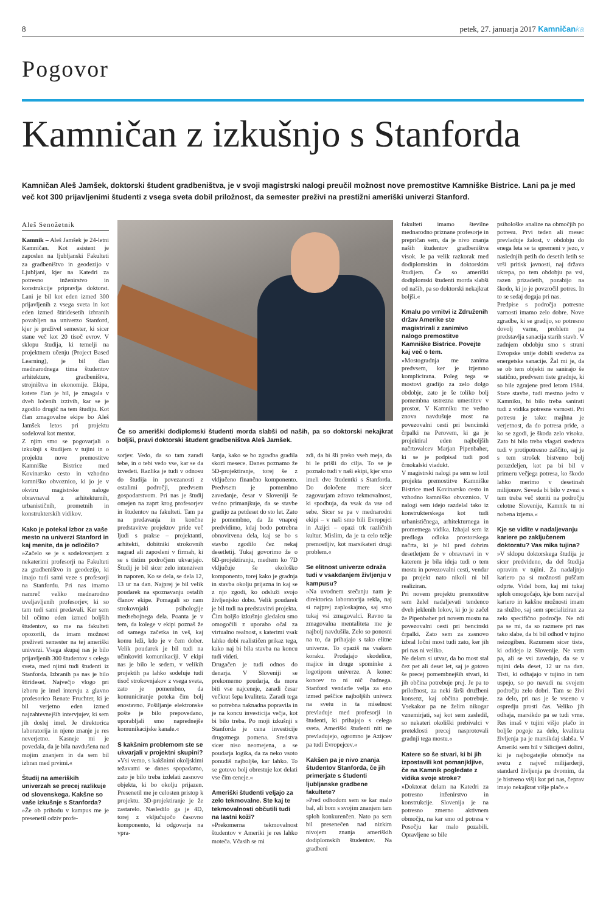8 petek, 27. januarja 2017 Kamničanka
Pogovor
Kamničan z izkušnjo s Stanforda
Kamničan Aleš Jamšek, doktorski študent gradbeništva, je v svoji magistrski nalogi preučil možnost nove premostitve Kamniške Bistrice. Lani pa je med več kot 300 prijavljenimi študenti z vsega sveta dobil priložnost, da semester preživi na prestižni ameriški univerzi Stanford.
Aleš Senožetnik
Kamnik – Aleš Jamšek je 24-letni Kamničan. Kot asistent je zaposlen na ljubljanski Fakulteti za gradbeništvo in geodezijo v Ljubljani, kjer na Katedri za potresno inženirstvo in konstrukcije pripravlja doktorat. Lani je bil kot eden izmed 300 prijavljenih z vsega sveta in kot eden izmed štiridesetih izbranih povabljen na univerzo Stanford, kjer je preživel semester, ki sicer stane več kot 20 tisoč evrov. V sklopu študija, ki temelji na projektnem učenju (Project Based Learning), je bil član mednarodnega tima študentov arhitekture, gradbeništva, strojništva in ekonomije. Ekipa, katere član je bil, je zmagala v dveh ločenih izzivih, kar se je zgodilo drugič na tem študiju. Kot član zmagovalne ekipe bo Aleš Jamšek letos pri projektu sodeloval kot mentor.
Z njim smo se pogovarjali o izkušnji s študijem v tujini in o projektu nove premostitve Kamniške Bistrice med Kovinarsko cesto in vzhodno kamniško obvoznico, ki jo je v okviru magistrske naloge obravnaval z arhitekturnih, urbanističnih, prometnih in konstrukterskih vidikov.
Kako je potekal izbor za vaše mesto na univerzi Stanford in kaj menite, da je odločilo?
»Začelo se je s sodelovanjem z nekaterimi profesorji na Fakulteti za gradbeništvo in geodezijo, ki imajo tudi sami veze s profesorji na Stanfordu. Pri nas imamo namreč veliko mednarodno uveljavljenih profesorjev, ki so tam tudi sami predavali. Ker sem bil očitno eden izmed boljših študentov, so me na fakulteti opozorili, da imam možnost preživeti semester na tej ameriški univerzi. Vsega skupaj nas je bilo prijavljenih 300 študentov s celega sveta, med njimi tudi študenti iz Stanforda. Izbranih pa nas je bilo štirideset. Največjo vlogo pri izboru je imel intervju z glavno profesorico Renate Fruchter, ki je bil verjetno eden izmed najzahtevnejših intervjujev, ki sem jih doslej imel. Je direktorica laboratorija in njeno znanje je res neverjetno. Kasneje mi je povedala, da je bila navdušena nad mojim znanjem in da sem bil izbran med prvimi.«
Študij na ameriških univerzah se precej razlikuje od slovenskega. Kakšne so vaše izkušnje s Stanforda?
»Že ob prihodu v kampus me je presenetil odziv profe-
Če so ameriški dodiplomski študenti morda slabši od naših, pa so doktorski nekajkrat boljši, pravi doktorski študent gradbeništva Aleš Jamšek.
sorjev. Vedo, da so tam zaradi tebe, in o tebi vedo vse, kar se da izvedeti. Razlika je tudi v odnosu do študija in povezanosti z ostalimi področji, predvsem gospodarstvom. Pri nas je študij omejen na zaprt krog profesorjev in študentov na fakulteti. Tam pa na predavanja in končne predstavitve projektov pride več ljudi s prakse – projektanti, arhitekti, dobitniki strokovnih nagrad ali zaposleni v firmah, ki se s tistim področjem ukvarjajo. Študij je bil sicer zelo intenziven in naporen. Ko se dela, se dela 12, 13 ur na dan. Najprej je bil velik poudarek na spoznavanju ostalih članov ekipe. Pomagali so nam strokovnjaki psihologije medsebojnega dela. Poanta je v tem, da kolege v ekipi poznaš že od samega začetka in veš, kaj komu leži, kdo je v čem dober. Velik poudarek je bil tudi na učinkoviti komunikaciji. V ekipi nas je bilo le sedem, v velikih projektih pa lahko sodeluje tudi tisoč strokovnjakov z vsega sveta, zato je pomembno, da komuniciranje poteka čim bolj enostavno. Pošiljanje elektronske pošte je bilo prepovedano, uporabljali smo naprednejše komunikacijske kanale.«
S kakšnim problemom ste se ukvarjali v projektni skupini?
»Vsi vemo, s kakšnimi okoljskimi težavami se danes spopadamo, zato je bilo treba izdelati zasnovo objekta, ki bo okolju prijazen. Presenetil me je celosten pristop k projektu. 3D-projektiranje je že zastarelo. Nasledilo ga je 4D, torej z vključujočo časovno komponento, ki odgovarja na vpra-
šanja, kako se bo zgradba gradila skozi mesece. Danes poznamo že 5D-projektiranje, torej še z vključeno finančno komponento. Predvsem je pomembno zavedanje, česar v Sloveniji še vedno primanjkuje, da se stavbe gradijo za petdeset do sto let. Zato je pomembno, da že vnaprej predvidimo, kdaj bodo potrebna obnovitvena dela, kaj se bo s stavbo zgodilo čez nekaj desetletij. Tukaj govorimo že o 6D-projektiranju, medtem ko 7D vključuje še ekološko komponento, torej kako je gradnja in stavba okolju prijazna in kaj se z njo zgodi, ko odsluži svojo življenjsko dobo. Velik poudarek je bil tudi na predstavitvi projekta. Čim boljšo izkušnjo gledalcu smo omogočili z uporabo očal za virtualno realnost, s katerimi vsak lahko dobi realističen prikaz tega, kako naj bi bila stavba na koncu tudi videti.
Drugačen je tudi odnos do denarja. V Sloveniji se prekomerno poudarja, da mora biti vse najceneje, zaradi česar večkrat šepa kvaliteta. Zaradi tega so potrebna naknadna popravila in je na koncu investicija večja, kot bi bilo treba. Po moji izkušnji s Stanforda je cena investicije drugotnega pomena. Sredstva sicer niso neomejena, a se poudarja logika, da za neko vsoto ponudiš najboljše, kar lahko. To se gotovo bolj obrestuje kot delati vse čim ceneje.«
Ameriški študenti veljajo za zelo tekmovalne. Ste kaj te tekmovalnosti občutili tudi na lastni koži?
»Prekomerna tekmovalnost študentov v Ameriki je res lahko moteča. Včasih se mi
zdi, da bi šli preko vseh meja, da bi le prišli do cilja. To se je poznalo tudi v naši ekipi, kjer smo imeli dve študentki s Stanforda. Do določene mere sicer zagovarjam zdravo tekmovalnost, ki spodbuja, da vsak da vse od sebe. Sicer se pa v mednarodni ekipi – v naši smo bili Evropejci in Azijci – opazi trk različnih kultur. Mislim, da je ta celo težje premostljiv, kot marsikateri drugi problem.«
Se elitnost univerze odraža tudi v vsakdanjem življenju v kampusu?
»Na uvodnem srečanju nam je direktorica laboratorija rekla, naj si najprej zaploskajmo, saj smo tukaj vsi zmagovalci. Ravno ta zmagovalna mentaliteta me je najbolj navdušila. Zelo so ponosni na to, da prihajajo s tako elitne univerze. To opaziš na vsakem koraku. Prodajajo skodelice, majice in druge spominke z logotipom univerze. A konec koncev to ni nič čudnega. Stanford vendarle velja za eno izmed peščice najboljših univerz na svetu in ta miselnost prevladuje med profesorji in študenti, ki prihajajo s celega sveta. Ameriški študenti niti ne prevladujejo, ogromno je Azijcev pa tudi Evropejcev.«
Kakšen pa je nivo znanja študentov Stanforda, če jih primerjate s študenti ljubljanske gradbene fakultete?
»Pred odhodom sem se kar malo bal, ali bom s svojim znanjem tam sploh konkurenčen. Nato pa sem bil presenečen nad nizkim nivojem znanja ameriških dodiplomskih študentov. Na gradbeni
fakulteti imamo številne mednarodno priznane profesorje in prepričan sem, da je nivo znanja naših študentov gradbeništva visok. Je pa velik razkorak med dodiplomskim in doktorskim študijem. Če so ameriški dodiplomski študenti morda slabši od naših, pa so doktorski nekajkrat boljši.«
Kmalu po vrnitvi iz Združenih držav Amerike ste magistrirali z zanimivo nalogo premostitve Kamniške Bistrice. Povejte kaj več o tem.
»Mostogradnja me zanima predvsem, ker je izjemno komplicirana. Poleg tega se mostovi gradijo za zelo dolgo obdobje, zato je še toliko bolj pomembna ustrezna umestitev v prostor. V Kamniku me vedno znova navdušuje most na povezovalni cesti pri bencinski črpalki na Perovem, ki ga je projektiral eden najboljših načrtovalcev Marjan Pipenbaher, ki se je podpisal tudi pod črnokalski viadukt.
V magistrski nalogi pa sem se lotil projekta premostitve Kamniške Bistrice med Kovinarsko cesto in vzhodno kamniško obvoznico. V nalogi sem idejo razdelal tako iz konstrukterskega kot tudi urbanističnega, arhitekturnega in prometnega vidika. Izhajal sem iz predloga odloka prostorskega načrta, ki je bil pred dobrim desetletjem že v obravnavi in v katerem je bila ideja tudi o tem mostu in povezovalni cesti, vendar pa projekt nato nikoli ni bil realiziran.
Pri novem projektu premostitve sem želel nadaljevati tendenco dveh jeklenih lokov, ki jo je začel že Pipenbaher pri novem mostu na povezovalni cesti pri bencinski črpalki. Zato sem za zasnovo izbral ločni most tudi zato, ker jih pri nas ni veliko.
Ne delam si utvar, da bo most stal čez pet ali deset let, saj je gotovo še precej pomembnejših stvari, ki jih občina potrebuje prej. Je pa to priložnost, za neki širši družbeni konsenz, kaj občina potrebuje. Vsekakor pa ne želim nikogar vznemirjati, saj kot sem zasledil, so nekateri okoliški prebivalci v preteklosti precej nasprotovali gradnji tega mostu.«
Katere so še stvari, ki bi jih izpostavili kot pomanjkljive, če na Kamnik pogledate z vidika svoje stroke?
»Doktorat delam na Katedri za potresno inženirstvo in konstrukcije. Slovenija je na potresno zmerno aktivnem območju, na kar smo od potresa v Posočju kar malo pozabili. Opravljene so bile
psihološke analize na območjih po potresu. Prvi teden ali mesec prevladuje žalost, v obdobju do enega leta se ta spremeni v jezo, v naslednjih petih do desetih letih se vrši pritisk javnosti, naj država ukrepa, po tem obdobju pa vsi, razen prizadetih, pozabijo na škodo, ki jo je povzročil potres. In to se sedaj dogaja pri nas.
Predpise s področja potresne varnosti imamo zelo dobre. Nove zgradbe, ki se gradijo, so potresno dovolj varne, problem pa predstavlja sanacija starih stavb. V zadnjem obdobju smo s strani Evropske unije dobili sredstva za energetske sanacije. Žal mi je, da se ob tem objekti ne sanirajo še statično, predvsem tiste gradnje, ki so bile zgrajene pred letom 1984. Stare stavbe, tudi mestno jedro v Kamniku, bi bilo treba sanirati tudi z vidika potresne varnosti. Pri potresu je tako: majhna je verjetnost, da do potresa pride, a ko se zgodi, je škoda zelo visoka. Zato bi bilo treba vlagati sredstva tudi v protipotresno zaščito, saj je s tem strošek bistveno bolj porazdeljen, kot pa bi bil v primeru večjega potresa, ko škodo lahko merimo v desetinah milijonov. Seveda bi bilo v zvezi s tem treba več storiti na področju celotne Slovenije, Kamnik tu ni nobena izjema.«
Kje se vidite v nadaljevanju kariere po zaključenem doktoratu? Vas mika tujina?
»V sklopu doktorskega študija je sicer predvideno, da del študija opravim v tujini. Za nadaljnjo kariero pa si možnosti puščam odprte. Videl bom, kaj mi tukaj sploh omogočajo, kje bom razvijal kariero in kakšne možnosti imam za službo, saj sem specializiran za zelo specifično področje. Ne zdi pa se mi, da so razmere pri nas tako slabe, da bi bil odhod v tujino neizogiben. Razumem sicer tiste, ki odidejo iz Slovenije. Ne vem pa, ali se vsi zavedajo, da se v tujini dela deset, 12 ur na dan. Tisti, ki odhajajo v tujino in tam uspejo, so po navadi na svojem področju zelo dobri. Tam se živi za delo, pri nas je še vseeno v ospredju prosti čas. Veliko jih odhaja, marsikdo pa se tudi vrne. Res imaš v tujini višjo plačo in boljše pogoje za delo, kvaliteta življenja pa je marsikdaj slabša. V Ameriki sem bil v Silicijevi dolini, ki je najbogatejše območje na svetu z največ milijarderji, standard življenja pa dvomim, da je bistveno višji kot pri nas, čeprav imajo nekajkrat višje plače.«